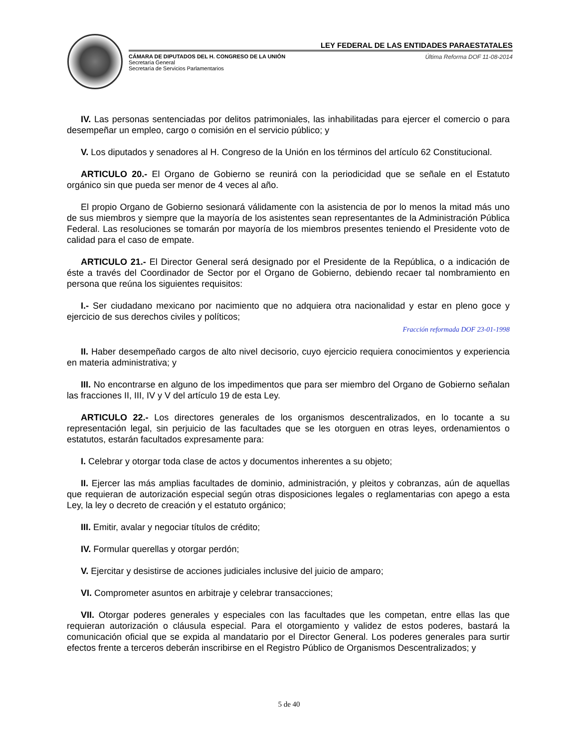LEY FEDERAL DE LAS ENTIDADES PARAESTATALES
CÁMARA DE DIPUTADOS DEL H. CONGRESO DE LA UNIÓN
Secretaría General
Secretaría de Servicios Parlamentarios
Última Reforma DOF 11-08-2014
IV. Las personas sentenciadas por delitos patrimoniales, las inhabilitadas para ejercer el comercio o para desempeñar un empleo, cargo o comisión en el servicio público; y
V. Los diputados y senadores al H. Congreso de la Unión en los términos del artículo 62 Constitucional.
ARTICULO 20.- El Organo de Gobierno se reunirá con la periodicidad que se señale en el Estatuto orgánico sin que pueda ser menor de 4 veces al año.
El propio Organo de Gobierno sesionará válidamente con la asistencia de por lo menos la mitad más uno de sus miembros y siempre que la mayoría de los asistentes sean representantes de la Administración Pública Federal. Las resoluciones se tomarán por mayoría de los miembros presentes teniendo el Presidente voto de calidad para el caso de empate.
ARTICULO 21.- El Director General será designado por el Presidente de la República, o a indicación de éste a través del Coordinador de Sector por el Organo de Gobierno, debiendo recaer tal nombramiento en persona que reúna los siguientes requisitos:
I.- Ser ciudadano mexicano por nacimiento que no adquiera otra nacionalidad y estar en pleno goce y ejercicio de sus derechos civiles y políticos;
Fracción reformada DOF 23-01-1998
II. Haber desempeñado cargos de alto nivel decisorio, cuyo ejercicio requiera conocimientos y experiencia en materia administrativa; y
III. No encontrarse en alguno de los impedimentos que para ser miembro del Organo de Gobierno señalan las fracciones II, III, IV y V del artículo 19 de esta Ley.
ARTICULO 22.- Los directores generales de los organismos descentralizados, en lo tocante a su representación legal, sin perjuicio de las facultades que se les otorguen en otras leyes, ordenamientos o estatutos, estarán facultados expresamente para:
I. Celebrar y otorgar toda clase de actos y documentos inherentes a su objeto;
II. Ejercer las más amplias facultades de dominio, administración, y pleitos y cobranzas, aún de aquellas que requieran de autorización especial según otras disposiciones legales o reglamentarias con apego a esta Ley, la ley o decreto de creación y el estatuto orgánico;
III. Emitir, avalar y negociar títulos de crédito;
IV. Formular querellas y otorgar perdón;
V. Ejercitar y desistirse de acciones judiciales inclusive del juicio de amparo;
VI. Comprometer asuntos en arbitraje y celebrar transacciones;
VII. Otorgar poderes generales y especiales con las facultades que les competan, entre ellas las que requieran autorización o cláusula especial. Para el otorgamiento y validez de estos poderes, bastará la comunicación oficial que se expida al mandatario por el Director General. Los poderes generales para surtir efectos frente a terceros deberán inscribirse en el Registro Público de Organismos Descentralizados; y
5 de 40